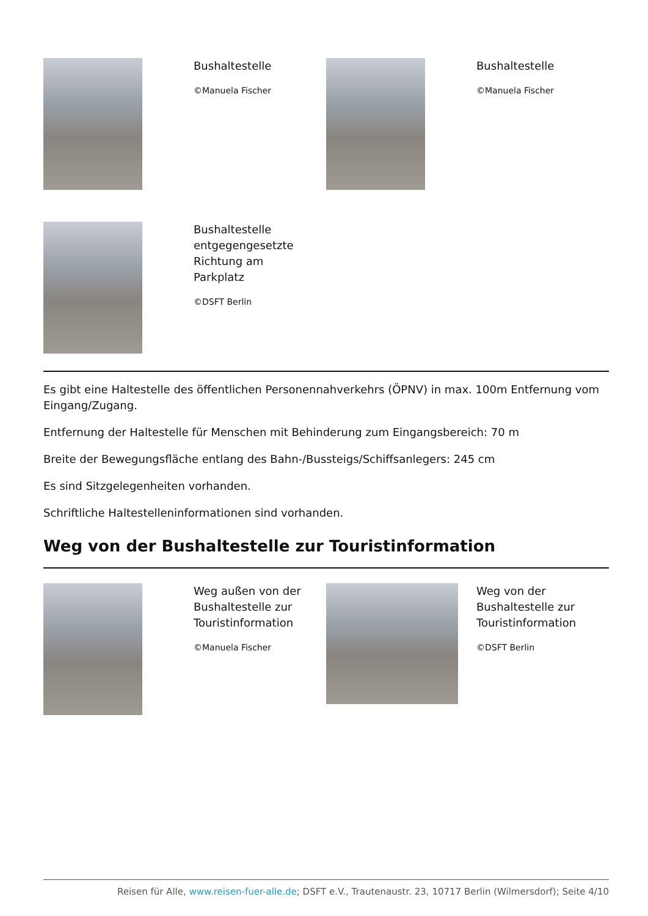Bushaltestelle
©Manuela Fischer
Bushaltestelle
©Manuela Fischer
Bushaltestelle entgegengesetzte Richtung am Parkplatz
©DSFT Berlin
Es gibt eine Haltestelle des öffentlichen Personennahverkehrs (ÖPNV) in max. 100m Entfernung vom Eingang/Zugang.
Entfernung der Haltestelle für Menschen mit Behinderung zum Eingangsbereich: 70 m
Breite der Bewegungsfläche entlang des Bahn-/Bussteigs/Schiffsanlegers: 245 cm
Es sind Sitzgelegenheiten vorhanden.
Schriftliche Haltestelleninformationen sind vorhanden.
Weg von der Bushaltestelle zur Touristinformation
Weg außen von der Bushaltestelle zur Touristinformation
©Manuela Fischer
Weg von der Bushaltestelle zur Touristinformation
©DSFT Berlin
Reisen für Alle, www.reisen-fuer-alle.de; DSFT e.V., Trautenaustr. 23, 10717 Berlin (Wilmersdorf); Seite 4/10